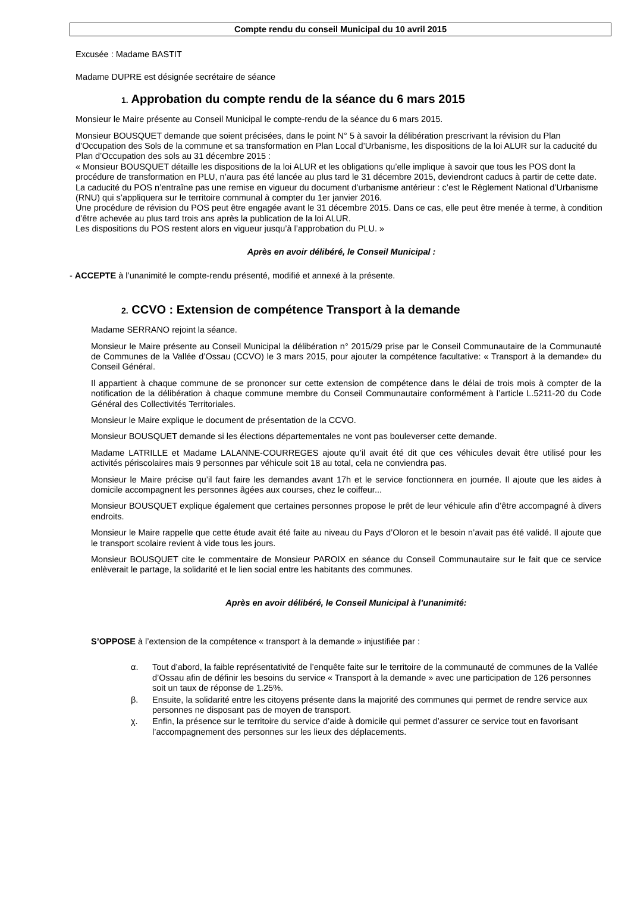Compte rendu du conseil Municipal du 10 avril 2015
Excusée : Madame BASTIT
Madame DUPRE est désignée secrétaire de séance
1. Approbation du compte rendu de la séance du 6 mars 2015
Monsieur le Maire présente au Conseil Municipal le compte-rendu de la séance du 6 mars 2015.
Monsieur BOUSQUET demande que soient précisées, dans le point N° 5 à savoir la délibération prescrivant la révision du Plan d’Occupation des Sols de la commune et sa transformation en Plan Local d’Urbanisme, les dispositions de la loi ALUR sur la caducité du Plan d’Occupation des sols au 31 décembre 2015 :
« Monsieur BOUSQUET détaille les dispositions de la loi ALUR et les obligations qu’elle implique à savoir que tous les POS dont la procédure de transformation en PLU, n’aura pas été lancée au plus tard le 31 décembre 2015, deviendront caducs à partir de cette date. La caducité du POS n’entraîne pas une remise en vigueur du document d’urbanisme antérieur : c’est le Règlement National d’Urbanisme (RNU) qui s’appliquera sur le territoire communal à compter du 1er janvier 2016.
Une procédure de révision du POS peut être engagée avant le 31 décembre 2015. Dans ce cas, elle peut être menée à terme, à condition d’être achevée au plus tard trois ans après la publication de la loi ALUR.
Les dispositions du POS restent alors en vigueur jusqu’à l’approbation du PLU. »
Après en avoir délibéré, le Conseil Municipal :
- ACCEPTE à l’unanimité le compte-rendu présenté, modifié et annexé à la présente.
2. CCVO : Extension de compétence Transport à la demande
Madame SERRANO rejoint la séance.
Monsieur le Maire présente au Conseil Municipal la délibération n° 2015/29 prise par le Conseil Communautaire de la Communauté de Communes de la Vallée d’Ossau (CCVO) le 3 mars 2015, pour ajouter la compétence facultative: « Transport à la demande» du Conseil Général.
Il appartient à chaque commune de se prononcer sur cette extension de compétence dans le délai de trois mois à compter de la notification de la délibération à chaque commune membre du Conseil Communautaire conformément à l’article L.5211-20 du Code Général des Collectivités Territoriales.
Monsieur le Maire explique le document de présentation de la CCVO.
Monsieur BOUSQUET demande si les élections départementales ne vont pas bouleverser cette demande.
Madame LATRILLE et Madame LALANNE-COURREGES ajoute qu’il avait été dit que ces véhicules devait être utilisé pour les activités périscolaires mais 9 personnes par véhicule soit 18 au total, cela ne conviendra pas.
Monsieur le Maire précise qu’il faut faire les demandes avant 17h et le service fonctionnera en journée. Il ajoute que les aides à domicile accompagnent les personnes âgées aux courses, chez le coiffeur...
Monsieur BOUSQUET explique également que certaines personnes propose le prêt de leur véhicule afin d’être accompagné à divers endroits.
Monsieur le Maire rappelle que cette étude avait été faite au niveau du Pays d’Oloron et le besoin n’avait pas été validé. Il ajoute que le transport scolaire revient à vide tous les jours.
Monsieur BOUSQUET cite le commentaire de Monsieur PAROIX en séance du Conseil Communautaire sur le fait que ce service enlèverait le partage, la solidarité et le lien social entre les habitants des communes.
Après en avoir délibéré, le Conseil Municipal à l’unanimité:
S’OPPOSE à l’extension de la compétence « transport à la demande » injustifiée par :
α. Tout d’abord, la faible représentativité de l’enquête faite sur le territoire de la communauté de communes de la Vallée d’Ossau afin de définir les besoins du service « Transport à la demande » avec une participation de 126 personnes soit un taux de réponse de 1.25%.
β. Ensuite, la solidarité entre les citoyens présente dans la majorité des communes qui permet de rendre service aux personnes ne disposant pas de moyen de transport.
χ. Enfin, la présence sur le territoire du service d’aide à domicile qui permet d’assurer ce service tout en favorisant l’accompagnement des personnes sur les lieux des déplacements.